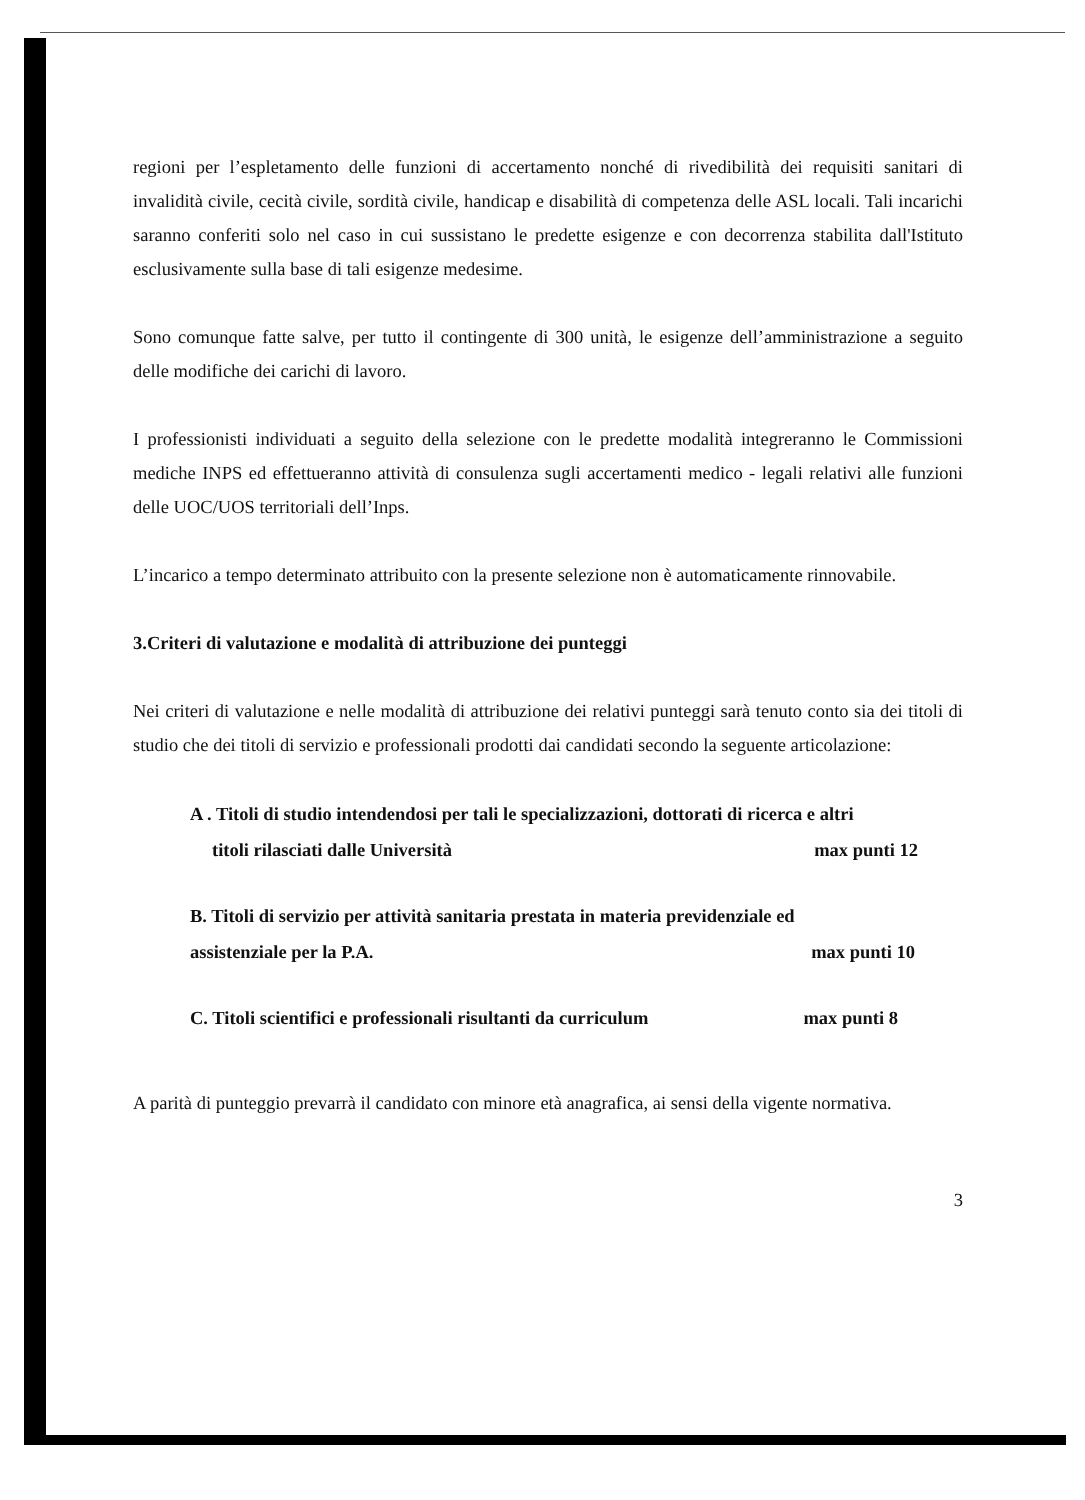regioni per l’espletamento delle funzioni di accertamento nonché di rivedibilità dei requisiti sanitari di invalidità civile, cecità civile, sordità civile, handicap e disabilità di competenza delle ASL locali. Tali incarichi saranno conferiti solo nel caso in cui sussistano le predette esigenze e con decorrenza stabilita dall'Istituto esclusivamente sulla base di tali esigenze medesime.
Sono comunque fatte salve, per tutto il contingente di 300 unità, le esigenze dell’amministrazione a seguito delle modifiche dei carichi di lavoro.
I professionisti individuati a seguito della selezione con le predette modalità integreranno le Commissioni mediche INPS ed effettueranno attività di consulenza sugli accertamenti medico - legali relativi alle funzioni delle UOC/UOS territoriali dell’Inps.
L’incarico a tempo determinato attribuito con la presente selezione non è automaticamente rinnovabile.
3.Criteri di valutazione e modalità di attribuzione dei punteggi
Nei criteri di valutazione e nelle modalità di attribuzione dei relativi punteggi sarà tenuto conto sia dei titoli di studio che dei titoli di servizio e professionali prodotti dai candidati secondo la seguente articolazione:
A . Titoli di studio intendendosi per tali le specializzazioni, dottorati di ricerca e altri
titoli rilasciati dalle Università max punti 12
B. Titoli di servizio per attività sanitaria prestata in materia previdenziale ed
assistenziale per la P.A. max punti 10
C. Titoli scientifici e professionali risultanti da curriculum max punti 8
A parità di punteggio prevarrà il candidato con minore età anagrafica, ai sensi della vigente normativa.
3